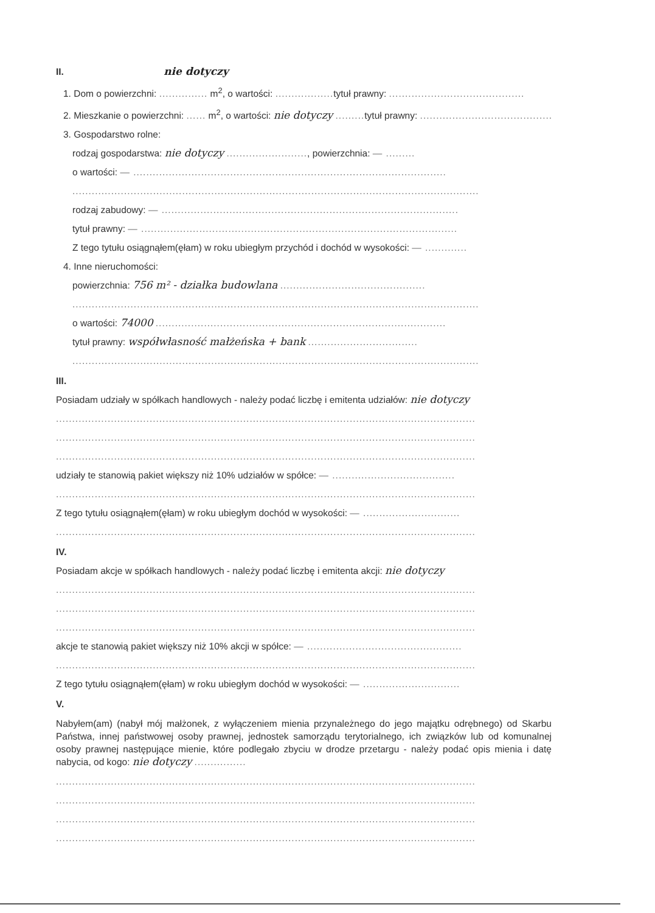II. nie dotyczy
1. Dom o powierzchni: ............... m<sup>2</sup>, o wartości: .................. tytuł prawny: ..........................................
2. Mieszkanie o powierzchni: ...... m<sup>2</sup>, o wartości: nie dotyczy ......... tytuł prawny: ...........................................
3. Gospodarstwo rolne:
rodzaj gospodarstwa: nie dotyczy ........................., powierzchnia: — .........
o wartości: — .................................................................................................
..............................................................................................................................
rodzaj zabudowy: — ............................................................................................
tytuł prawny: — ..................................................................................................
Z tego tytułu osiągnąłem(ęłam) w roku ubiegłym przychód i dochód w wysokości: — .............
4. Inne nieruchomości:
powierzchnia: 756 m² - działka budowlana .............................................
..............................................................................................................................
o wartości: 74000 ..........................................................................................
tytuł prawny: współwłasność małżeńska + bank ..................................
..............................................................................................................................
III.
Posiadam udziały w spółkach handlowych - należy podać liczbę i emitenta udziałów: nie dotyczy
..................................................................................................................................
..................................................................................................................................
..................................................................................................................................
udziały te stanowią pakiet większy niż 10% udziałów w spółce: — ......................................
..................................................................................................................................
Z tego tytułu osiągnąłem(ęłam) w roku ubiegłym dochód w wysokości: — ..............................
..................................................................................................................................
IV.
Posiadam akcje w spółkach handlowych - należy podać liczbę i emitenta akcji: nie dotyczy
..................................................................................................................................
..................................................................................................................................
..................................................................................................................................
akcje te stanowią pakiet większy niż 10% akcji w spółce: — ................................................
..................................................................................................................................
Z tego tytułu osiągnąłem(ęłam) w roku ubiegłym dochód w wysokości: — ..............................
V.
Nabyłem(am) (nabył mój małżonek, z wyłączeniem mienia przynależnego do jego majątku odrębnego) od Skarbu Państwa, innej państwowej osoby prawnej, jednostek samorządu terytorialnego, ich związków lub od komunalnej osoby prawnej następujące mienie, które podlegało zbyciu w drodze przetargu - należy podać opis mienia i datę nabycia, od kogo: nie dotyczy ................
..................................................................................................................................
..................................................................................................................................
..................................................................................................................................
..................................................................................................................................